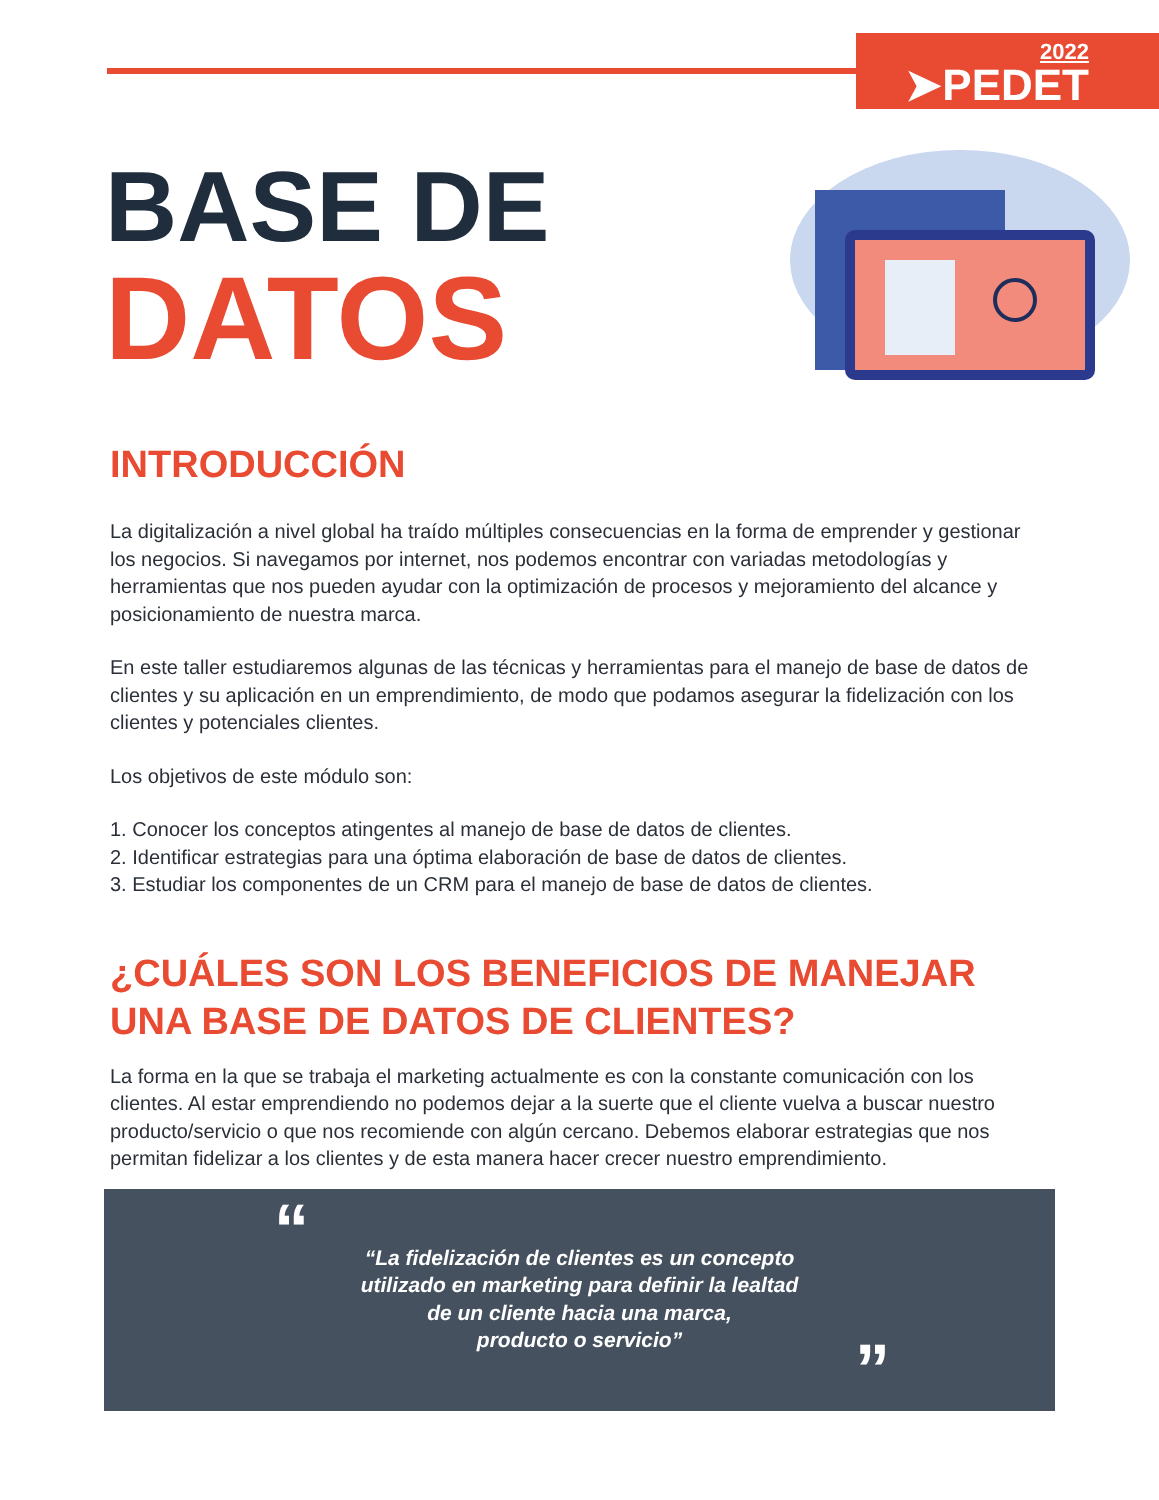2022
➤PEDET
BASE DE
DATOS
INTRODUCCIÓN
La digitalización a nivel global ha traído múltiples consecuencias en la forma de emprender y gestionar los negocios. Si navegamos por internet, nos podemos encontrar con variadas metodologías y herramientas que nos pueden ayudar con la optimización de procesos y mejoramiento del alcance y posicionamiento de nuestra marca.
En este taller estudiaremos algunas de las técnicas y herramientas para el manejo de base de datos de clientes y su aplicación en un emprendimiento, de modo que podamos asegurar la fidelización con los clientes y potenciales clientes.
Los objetivos de este módulo son:
1. Conocer los conceptos atingentes al manejo de base de datos de clientes.
2. Identificar estrategias para una óptima elaboración de base de datos de clientes.
3. Estudiar los componentes de un CRM para el manejo de base de datos de clientes.
¿CUÁLES SON LOS BENEFICIOS DE MANEJAR UNA BASE DE DATOS DE CLIENTES?
La forma en la que se trabaja el marketing actualmente es con la constante comunicación con los clientes. Al estar emprendiendo no podemos dejar a la suerte que el cliente vuelva a buscar nuestro producto/servicio o que nos recomiende con algún cercano. Debemos elaborar estrategias que nos permitan fidelizar a los clientes y de esta manera hacer crecer nuestro emprendimiento.
“
“La fidelización de clientes es un concepto
utilizado en marketing para definir la lealtad
de un cliente hacia una marca,
producto o servicio”
”